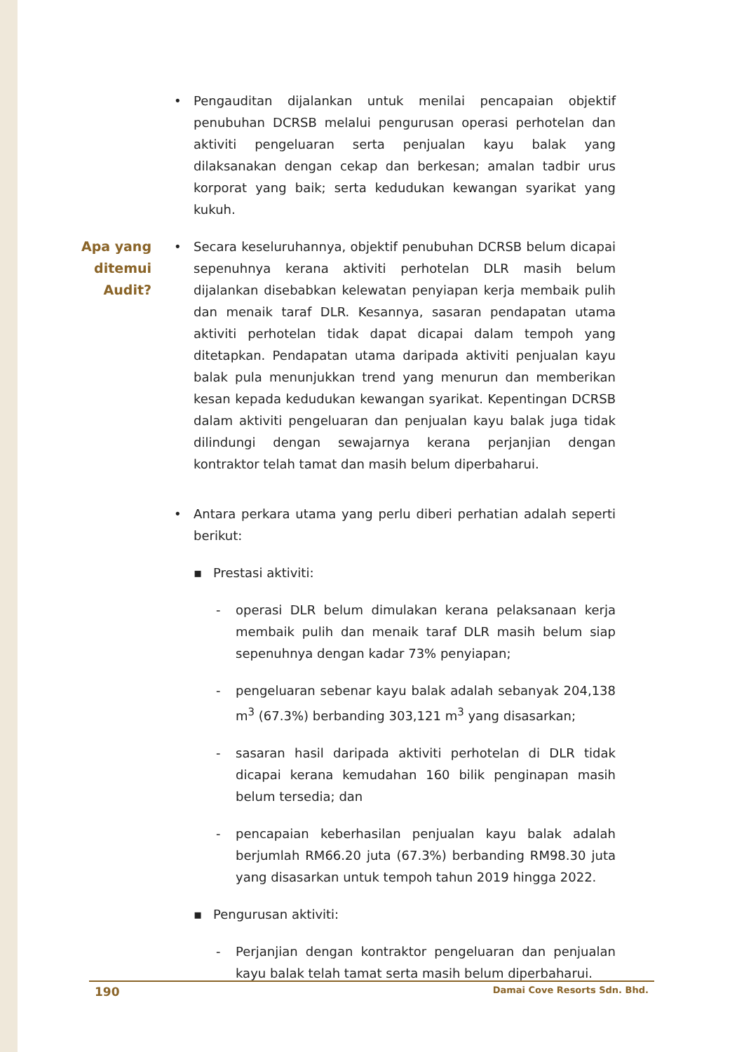• Pengauditan dijalankan untuk menilai pencapaian objektif penubuhan DCRSB melalui pengurusan operasi perhotelan dan aktiviti pengeluaran serta penjualan kayu balak yang dilaksanakan dengan cekap dan berkesan; amalan tadbir urus korporat yang baik; serta kedudukan kewangan syarikat yang kukuh.
Apa yang
ditemui
Audit?
• Secara keseluruhannya, objektif penubuhan DCRSB belum dicapai sepenuhnya kerana aktiviti perhotelan DLR masih belum dijalankan disebabkan kelewatan penyiapan kerja membaik pulih dan menaik taraf DLR. Kesannya, sasaran pendapatan utama aktiviti perhotelan tidak dapat dicapai dalam tempoh yang ditetapkan. Pendapatan utama daripada aktiviti penjualan kayu balak pula menunjukkan trend yang menurun dan memberikan kesan kepada kedudukan kewangan syarikat. Kepentingan DCRSB dalam aktiviti pengeluaran dan penjualan kayu balak juga tidak dilindungi dengan sewajarnya kerana perjanjian dengan kontraktor telah tamat dan masih belum diperbaharui.
• Antara perkara utama yang perlu diberi perhatian adalah seperti berikut:
▪ Prestasi aktiviti:
- operasi DLR belum dimulakan kerana pelaksanaan kerja membaik pulih dan menaik taraf DLR masih belum siap sepenuhnya dengan kadar 73% penyiapan;
- pengeluaran sebenar kayu balak adalah sebanyak 204,138 m<sup>3</sup> (67.3%) berbanding 303,121 m<sup>3</sup> yang disasarkan;
- sasaran hasil daripada aktiviti perhotelan di DLR tidak dicapai kerana kemudahan 160 bilik penginapan masih belum tersedia; dan
- pencapaian keberhasilan penjualan kayu balak adalah berjumlah RM66.20 juta (67.3%) berbanding RM98.30 juta yang disasarkan untuk tempoh tahun 2019 hingga 2022.
▪ Pengurusan aktiviti:
- Perjanjian dengan kontraktor pengeluaran dan penjualan kayu balak telah tamat serta masih belum diperbaharui.
190 Damai Cove Resorts Sdn. Bhd.